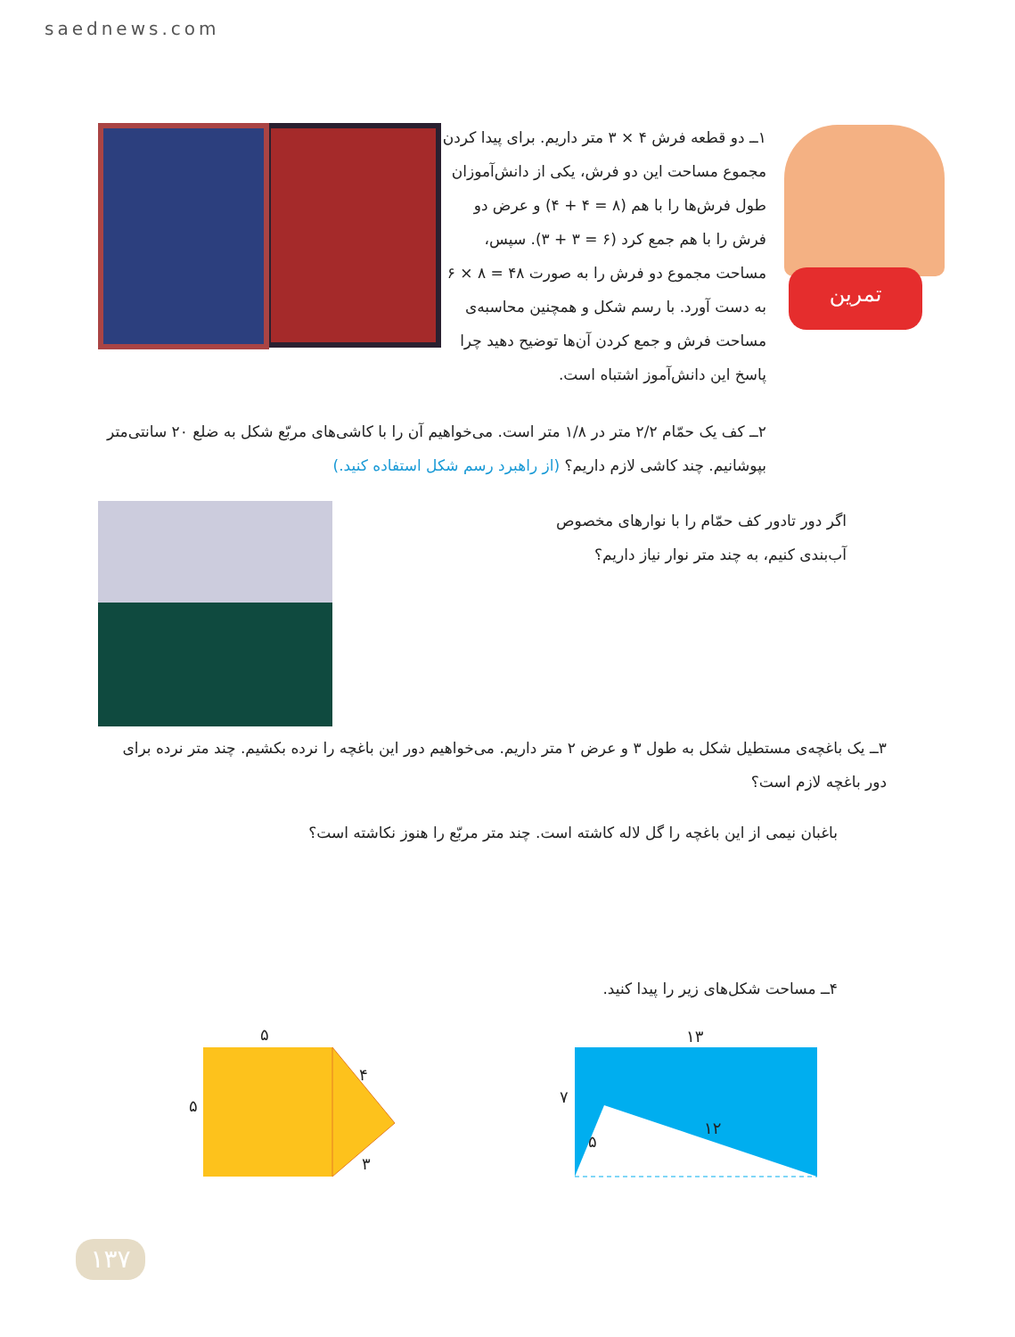saednews.com
تمرین
۱ــ دو قطعه فرش ۴ × ۳ متر داریم. برای پیدا کردن مجموع مساحت این دو فرش، یکی از دانش‌آموزان طول فرش‌ها را با هم (۸ = ۴ + ۴) و عرض دو فرش را با هم جمع کرد (۶ = ۳ + ۳). سپس، مساحت مجموع دو فرش را به صورت ۴۸ = ۸ × ۶ به دست آورد. با رسم شکل و همچنین محاسبه‌ی مساحت فرش و جمع کردن آن‌ها توضیح دهید چرا پاسخ این دانش‌آموز اشتباه است.
۲ــ کف یک حمّام ۲/۲ متر در ۱/۸ متر است. می‌خواهیم آن را با کاشی‌های مربّع شکل به ضلع ۲۰ سانتی‌متر بپوشانیم. چند کاشی لازم داریم؟ (از راهبرد رسم شکل استفاده کنید.)
اگر دور تادور کف حمّام را با نوارهای مخصوص آب‌بندی کنیم، به چند متر نوار نیاز داریم؟
۳ــ یک باغچه‌ی مستطیل شکل به طول ۳ و عرض ۲ متر داریم. می‌خواهیم دور این باغچه را نرده بکشیم. چند متر نرده برای دور باغچه لازم است؟
باغبان نیمی از این باغچه را گل لاله کاشته است. چند متر مربّع را هنوز نکاشته است؟
۴ــ مساحت شکل‌های زیر را پیدا کنید.
۵
۵
۴
۳
۱۳
۷
۵
۱۲
۱۳۷